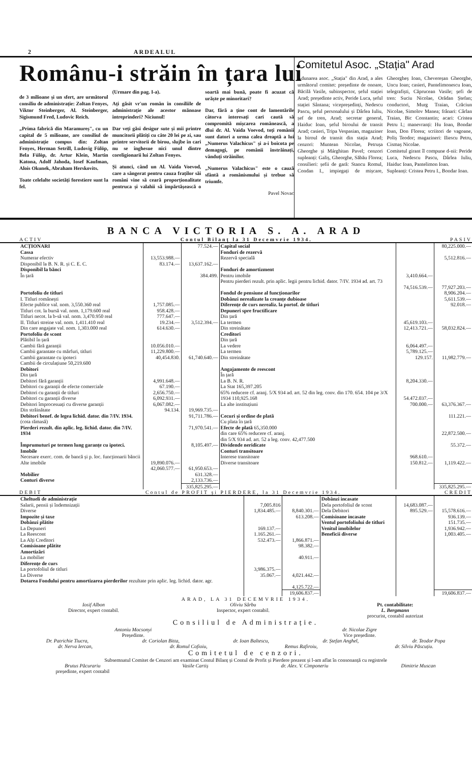2 ARDEALUL
Românu-i străin în țara lui
de 3 milioane și un sfert, are următorul consiliu de administrație: Zoltan Fenyes, Viktor Steinberger, Al. Steinberger, Sigismund Fred, Ludovic Reich.
„Prima fabrică din Maramureș", cu un capital de 5 milioane, are consiliul de administrație compus din: Zoltan Fenyes, Herman Setrill, Ludovig Fülöp, Bela Fülöp, dr. Artur Klein, Martin Katona, Adolf Jahoda, Iosef Kaufman, Alois Okunek, Abraham Herskovits.
Toate celelalte societăți forestiere sunt la fel.
(Urmare din pag. I-a).
Ați găsit vr'un român în consiliile de administrație ale acestor mănoase întreprinderi? Niciunul!
Dar veți găsi desigur sute și mii printre muncitorii plătiți cu câte 20 lei pe zi, sau printre servitorii de birou, slujbe în cari nu se înghesue nici unul dintre coreligionarii lui Zoltan Fenyes.
Și atunci, când un Al. Vaida Voevod, care a sângerat pentru cauza fraților săi români vine să ceară proporționalitate pentruca și valahii să împărtășească o soartă mai bună, poate fi acuzat că urăște pe minoritari?
Dar, fără a ține cont de lamentările câtorva interesați cari caută să compromită mișcarea românească, a dlui dr. Al. Vaida Voevod, toți românii sunt datori a urma calea dreaptă a lui „Numerus Valachicus" și a-i boicota pe demagogi, pe românii înstrăinați, vânduți străinilor.
„Numerus Valachicus" este o cauză sfântă a românismului și trebue să triumfe.
Pavel Novac
Comitetul Asoc. „Stația" Arad
Adunarea asoc. „Stația" din Arad, a ales următorul comitet: președinte de onoare, Băcilă Vasile, subinspector, șeful stației Arad; președinte activ, Peride Luca, șeful stației Sântana; vicepreședinți, Nedescu Pascu, șeful personalului și Dârlea Iuliu, șef de tren, Arad; secretar general, Haiduc Ioan, șeful biroului de transit Arad; casieri, Tripa Vespasian, magaziner la biroul de transit din stația Arad; cenzori: Muntean Nicolae, Petrușa Gheorghe și Márghitan Pavel; cenzori supleanți: Galiș, Gheorghe, Săbău Florea; consilieri: șefii de gară: Stancu Romul, Condan I., impiegați de mișcare, Gheorgheș Ioan, Chevereșan Gheorghe, Uncu Ioan; casieri, Pantelimonescu Ioan, telegrafiști, Căprucean Vasile; șefi de tren: Suciu Nicolae, Orădan Ștefan; conductori, Murg Traian, Crăciun Nicolae, Simolov Manea; frânari: Cârlan Traian, Bic Constantin; acari: Cristea Petru I.; manevranți: Hu Ioan, Bondar Ioan, Don Florea; scriitori de vagoane, Poliș Teodor; magazineri: Iliescu Petru, Cismaș Nicolae.
Comitetul girant îl compune d-nii: Peride Luca, Nedescu Pascu, Dârlea Iuliu, Haiduc Ioan, Pantelimon Ioan.
Supleanți: Cristea Petru I., Bondar Ioan.
BANCA VICTORIA S. A. ARAD
ACTIV Contul Bilanț la 31 Decemvrie 1934. PASIV
| ACȚIONARI | | 77.524.— | Capital social | | 80,225.000.— |
| Cassa Numerar efectiv Disponibil la B. N. R. și C. E. C. | 13,553.988.— 83.174.— | 13,637.162.— | Fonduri de rezervă Rezervă specială | | 5,512.816.— |
| Disponibil la bănci În țară | | 384.499. | Fonduri de amortizment Pentru imobile Pentru pierderi rezult. prin aplic. legii pentru lichid. dator. 7/IV. 1934 ad. art. 73 | 3,410.664.— 74,516.539.— | 77,927.203.— |
| Portofoliu de titluri I. Titluri românești Efecte publice val. nom. 3,550.360 real Titluri cot. la bursă val. nom. 1,179.600 real Titluri necot. la b-să val. nom. 3,470.950 real II. Titluri streine val. nom. 1,411.410 real Din care angajate val. nom. 1,303.000 real | 1,757.085.— 958.428.— 777.647.— 19.234.— 614.630.— | 3,512.394.— | Fondul de pensiune al funcționarilor Dobânzi nerealizate la creanțe dubioase Diferențe de curs nerealiz. la portof. de titluri Depuneri spre fructificare Din țară La termen Din streinătate | 45,619.103.— 12,413.721.— | 8,906.204.— 5,611.539.— 92.018.— 58,032.824.— |
| Portofoliu de scont Plătibil în țară Cambii fără garanții Cambii garantate cu mărfuri, titluri Cambii garantate cu ipoteci Cambii de circulațiune 50,219.600 | 10.056.010.— 11,229.800.— 40,454.830. | 61,740.640.— | Creditori Din țară La vedere La termen Din streinătate | 6,064.497.— 5,789.125.— 129.157. | 11,982.779.— |
| Debitori Din țară Debitori fără garanții Debitori cu garanții de efecte comerciale Debitori cu garanții de titluri Debitori cu garanții diverse Debitori împrocesuați cu diverse garanții Din străinătate | 4,991.648.— 67.190.— 2,656.750.— 6,092.931.— 6,067.082.— 94.134. | 19,969.735.— | Angajamente de reescont În țară La B. N. R. La Stat 165,397.205 65% reducere cf. aranj. 5/X 934 ad. art. 52 din leg. conv. din 170. 654. 104 pe 3/X 1934 110,925.168 La alte instituțiuni | 8,204.330.— 54.472.037.— 700.000.— | 63,376.367.— |
| Debitori benef. de legea lichid. dator. din 7/IV. 1934. (cota rămasă) | | 91,711.786.— | Cecuri și ordine de plată Cu plata în țară | | 111.221.— |
| Pierderi rezult. din aplic. leg. lichid. dator. din 7/IV. 1934 | | 71,970.541.— | Efecte de plată 65,350.000 din care 65% reducere cf. aranj. din 5/X 934 ad. art. 52 a leg. conv. 42,477.500 | | 22,872.500.— |
| Împrumuturi pe termen lung garanțe cu ipoteci. | | 8,105.497.— | Dividende neridicate | | 55.372.— |
| Imobile Necesare exerc. com. de bancă și p. loc. funcționarii băncii Alte imobile | 19,890.076.— 42,060.577.— | 61,950.653.— | Conturi transitoare Interese transitoare Diverse transitoare | 968.610.— 150.812.— | 1,119.422.— |
| Mobilier Conturi diverse | | 631.328.— 2,133.736.— | | | |
| | | 335,825.295.— | | | 335,825.295.— |
DEBIT Contul de PROFIT și PIERDERE, la 31 Decemvrie 1934. CREDIT
| Cheltueli de administrație Salarii, pensii și îndemnizații Diverse | 7,005.816 1,834.485.— | 8,840.301.— | Dobânzi incasate Dela portofoliul de scont Dela Debitori | 14,683.087.— 895.529.— | 15,578.616.— |
| Impozite și taxe Dobânzi plătite La Depuneri La Reescont La Alți Creditori | 169.137.— 1.165.261.— 532.473.— | 613.208.— 1,866.871.— | Comisioane incasate Ventul portofoliului de titluri Venitul imobilelor Beneficii diverse | | 936.139.— 151.735.— 1,936.942.— 1,003.405.— |
| Comisioane plătite Amortizări La mobilier Diferențe de curs La portofoliul de titluri La Diverse Dotarea Fondului pentru amortizarea pierderilor rezultate prin aplic. leg. lichid. dator. agr. | 3,986.375.— 35.067.— | 98.382.— 40.911.— 4,021.442.— 4,125.722.— | | | |
| | | 19,606.837.— | | | 19,606.837.— |
ARAD, LA 31 DECEMVRIE 1934.
Iosif Albon
Director, expert contabil.
Oliviu Sârbu
Inspector, expert contabil.
Pt. contabilitate:
L. Bergmann
procurist, contabil autorizat
Consiliul de Administrație.
Antoniu Mocsonyi
Președinte.
dr. Nicolae Zigre
Vice președinte.
Dr. Patrichie Tiucra, dr. Coriolan Bitta, dr. Ioan Baltescu, dr. Ștefan Anghel, dr. Teodor Popa
dr. Nerva Iercan, dr. Romul Cofioiu, Remus Rafiroiu, dr. Silviu Păscuțiu.
Comitetul de cenzori.
Subsemnatul Comitet de Cenzori am examinat Contul Bilanț și Contul de Profit și Pierdere prezent și l-am aflat în consonanță cu registrele
Brutus Păcurariu
președinte, expert contabil
Vasile Cartiș dr. Alex. V. Cimponeriu Dimitrie Muscan